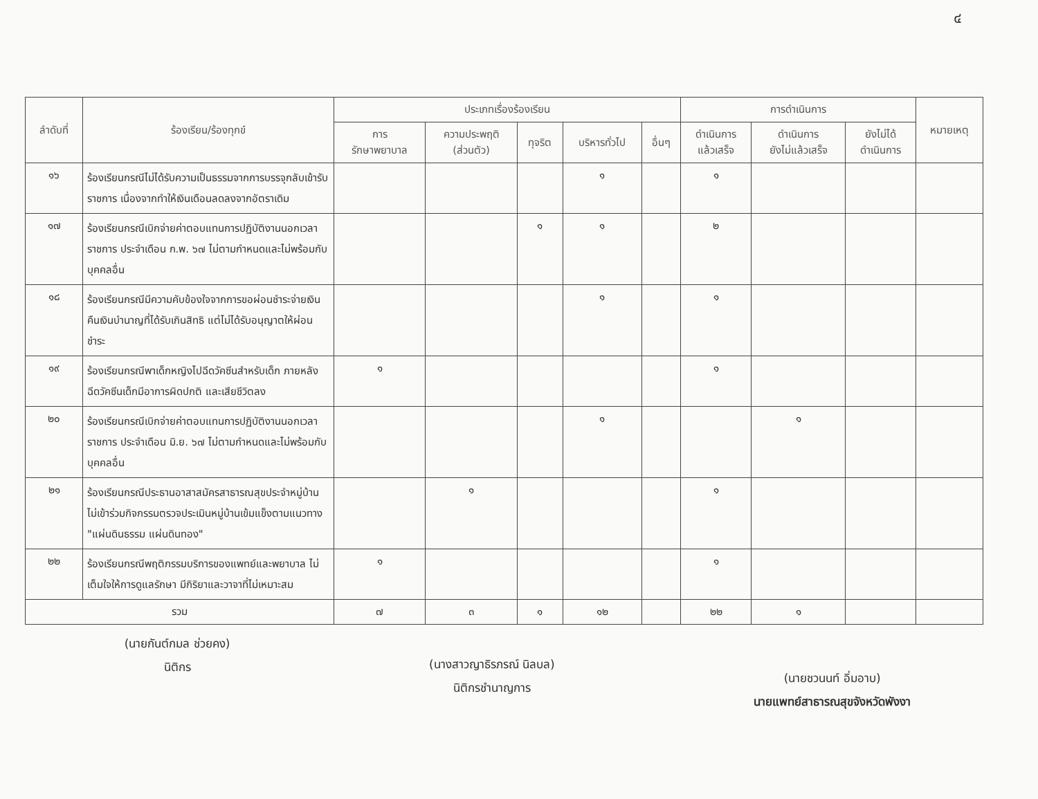๔
| ลำดับที่ | ร้องเรียน/ร้องทุกข์ | ประเภทเรื่องร้องเรียน | | | | | การดำเนินการ | | | หมายเหตุ |
| --- | --- | --- | --- | --- | --- | --- | --- | --- | --- | --- |
| | | การ รักษาพยาบาล | ความประพฤติ (ส่วนตัว) | ทุจริต | บริหารทั่วไป | อื่นๆ | ดำเนินการ แล้วเสร็จ | ดำเนินการ ยังไม่แล้วเสร็จ | ยังไม่ได้ ดำเนินการ | |
| ๑๖ | ร้องเรียนกรณีไม่ได้รับความเป็นธรรมจากการบรรจุกลับเข้ารับราชการ เนื่องจากทำให้เงินเดือนลดลงจากอัตราเดิม | | | | ๑ | | ๑ | | | |
| ๑๗ | ร้องเรียนกรณีเบิกจ่ายค่าตอบแทนการปฏิบัติงานนอกเวลาราชการ ประจำเดือน ก.พ. ๖๗ ไม่ตามกำหนดและไม่พร้อมกับบุคคลอื่น | | | ๑ | ๑ | | ๒ | | | |
| ๑๘ | ร้องเรียนกรณีมีความคับข้องใจจากการขอผ่อนชำระจ่ายเงินคืนเงินบำนาญที่ได้รับเกินสิทธิ แต่ไม่ได้รับอนุญาตให้ผ่อนชำระ | | | | ๑ | | ๑ | | | |
| ๑๙ | ร้องเรียนกรณีพาเด็กหญิงไปฉีดวัคซีนสำหรับเด็ก ภายหลังฉีดวัคซีนเด็กมีอาการผิดปกติ และเสียชีวิตลง | ๑ | | | | | ๑ | | | |
| ๒๐ | ร้องเรียนกรณีเบิกจ่ายค่าตอบแทนการปฏิบัติงานนอกเวลาราชการ ประจำเดือน มิ.ย. ๖๗ ไม่ตามกำหนดและไม่พร้อมกับบุคคลอื่น | | | | ๑ | | | ๑ | | |
| ๒๑ | ร้องเรียนกรณีประธานอาสาสมัครสาธารณสุขประจำหมู่บ้าน ไม่เข้าร่วมกิจกรรมตรวจประเมินหมู่บ้านเข้มแข็งตามแนวทาง "แผ่นดินธรรม แผ่นดินทอง" | | ๑ | | | | ๑ | | | |
| ๒๒ | ร้องเรียนกรณีพฤติกรรมบริการของแพทย์และพยาบาล ไม่เต็มใจให้การดูแลรักษา มีกิริยาและวาจาที่ไม่เหมาะสม | ๑ | | | | | ๑ | | | |
| รวม | | ๗ | ๓ | ๑ | ๑๒ | | ๒๒ | ๑ | | |
(นายกันต์กมล ช่วยคง)
นิติกร
(นางสาวญาธิรภรณ์ นิลบล)
นิติกรชำนาญการ
(นายชวนนท์ อิ่มอาบ)
นายแพทย์สาธารณสุขจังหวัดพังงา